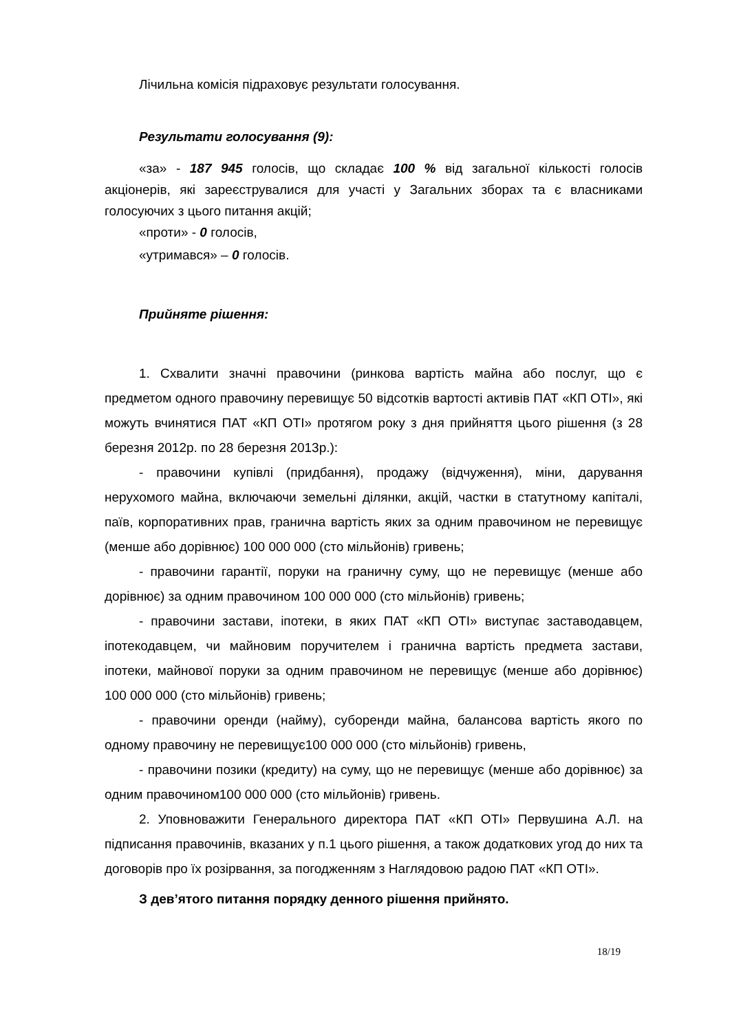Лічильна комісія підраховує результати голосування.
Результати голосування (9):
«за» - 187 945 голосів, що складає 100 % від загальної кількості голосів акціонерів, які зареєструвалися для участі у Загальних зборах та є власниками голосуючих з цього питання акцій;
«проти» - 0 голосів,
«утримався» – 0 голосів.
Прийняте рішення:
1. Схвалити значні правочини (ринкова вартість майна або послуг, що є предметом одного правочину перевищує 50 відсотків вартості активів ПАТ «КП ОТІ», які можуть вчинятися ПАТ «КП ОТІ» протягом року з дня прийняття цього рішення (з 28 березня 2012р. по 28 березня 2013р.):
- правочини купівлі (придбання), продажу (відчуження), міни, дарування нерухомого майна, включаючи земельні ділянки, акцій, частки в статутному капіталі, паїв, корпоративних прав, гранична вартість яких за одним правочином не перевищує (менше або дорівнює) 100 000 000 (сто мільйонів) гривень;
- правочини гарантії, поруки на граничну суму, що не перевищує (менше або дорівнює) за одним правочином 100 000 000 (сто мільйонів) гривень;
- правочини застави, іпотеки, в яких ПАТ «КП ОТІ» виступає заставодавцем, іпотекодавцем, чи майновим поручителем і гранична вартість предмета застави, іпотеки, майнової поруки за одним правочином не перевищує (менше або дорівнює) 100 000 000 (сто мільйонів) гривень;
- правочини оренди (найму), суборенди майна, балансова вартість якого по одному правочину не перевищує100 000 000 (сто мільйонів) гривень,
- правочини позики (кредиту) на суму, що не перевищує (менше або дорівнює) за одним правочином100 000 000 (сто мільйонів) гривень.
2. Уповноважити Генерального директора ПАТ «КП ОТІ» Первушина А.Л. на підписання правочинів, вказаних у п.1 цього рішення, а також додаткових угод до них та договорів про їх розірвання, за погодженням з Наглядовою радою ПАТ «КП ОТІ».
З дев’ятого питання порядку денного рішення прийнято.
18/19